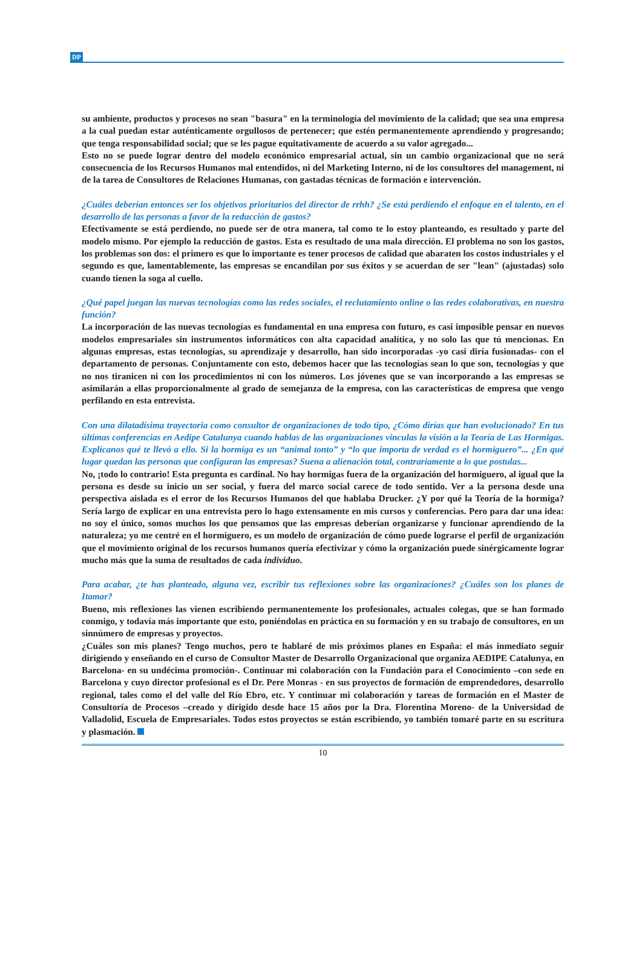DP
su ambiente, productos y procesos no sean "basura" en la terminología del movimiento de la calidad; que sea una empresa a la cual puedan estar auténticamente orgullosos de pertenecer; que estén permanentemente aprendiendo y progresando; que tenga responsabilidad social; que se les pague equitativamente de acuerdo a su valor agregado...
Esto no se puede lograr dentro del modelo económico empresarial actual, sin un cambio organizacional que no será consecuencia de los Recursos Humanos mal entendidos, ni del Marketing Interno, ni de los consultores del management, ni de la tarea de Consultores de Relaciones Humanas, con gastadas técnicas de formación e intervención.
¿Cuáles deberían entonces ser los objetivos prioritarios del director de rrhh? ¿Se está perdiendo el enfoque en el talento, en el desarrollo de las personas a favor de la reducción de gastos?
Efectivamente se está perdiendo, no puede ser de otra manera, tal como te lo estoy planteando, es resultado y parte del modelo mismo. Por ejemplo la reducción de gastos. Esta es resultado de una mala dirección. El problema no son los gastos, los problemas son dos: el primero es que lo importante es tener procesos de calidad que abaraten los costos industriales y el segundo es que, lamentablemente, las empresas se encandilan por sus éxitos y se acuerdan de ser "lean" (ajustadas) solo cuando tienen la soga al cuello.
¿Qué papel juegan las nuevas tecnologías como las redes sociales, el reclutamiento online o las redes colaborativas, en nuestra función?
La incorporación de las nuevas tecnologías es fundamental en una empresa con futuro, es casi imposible pensar en nuevos modelos empresariales sin instrumentos informáticos con alta capacidad analítica, y no solo las que tú mencionas. En algunas empresas, estas tecnologías, su aprendizaje y desarrollo, han sido incorporadas -yo casi diría fusionadas- con el departamento de personas. Conjuntamente con esto, debemos hacer que las tecnologías sean lo que son, tecnologías y que no nos tiranicen ni con los procedimientos ni con los números. Los jóvenes que se van incorporando a las empresas se asimilarán a ellas proporcionalmente al grado de semejanza de la empresa, con las características de empresa que vengo perfilando en esta entrevista.
Con una dilatadísima trayectoria como consultor de organizaciones de todo tipo, ¿Cómo dirías que han evolucionado? En tus últimas conferencias en Aedipe Catalunya cuando hablas de las organizaciones vinculas la visión a la Teoría de Las Hormigas. Explícanos qué te llevó a ello. Si la hormiga es un “animal tonto” y “lo que importa de verdad es el hormiguero”... ¿En qué lugar quedan las personas que configuran las empresas? Suena a alienación total, contrariamente a lo que postulas...
No, ¡todo lo contrario! Esta pregunta es cardinal. No hay hormigas fuera de la organización del hormiguero, al igual que la persona es desde su inicio un ser social, y fuera del marco social carece de todo sentido. Ver a la persona desde una perspectiva aislada es el error de los Recursos Humanos del que hablaba Drucker. ¿Y por qué la Teoría de la hormiga? Sería largo de explicar en una entrevista pero lo hago extensamente en mis cursos y conferencias. Pero para dar una idea: no soy el único, somos muchos los que pensamos que las empresas deberían organizarse y funcionar aprendiendo de la naturaleza; yo me centré en el hormiguero, es un modelo de organización de cómo puede lograrse el perfil de organización que el movimiento original de los recursos humanos quería efectivizar y cómo la organización puede sinérgicamente lograr mucho más que la suma de resultados de cada individuo.
Para acabar, ¿te has planteado, alguna vez, escribir tus reflexiones sobre las organizaciones? ¿Cuáles son los planes de Itamar?
Bueno, mis reflexiones las vienen escribiendo permanentemente los profesionales, actuales colegas, que se han formado conmigo, y todavía más importante que esto, poniéndolas en práctica en su formación y en su trabajo de consultores, en un sinnúmero de empresas y proyectos.
¿Cuáles son mis planes? Tengo muchos, pero te hablaré de mis próximos planes en España: el más inmediato seguir dirigiendo y enseñando en el curso de Consultor Master de Desarrollo Organizacional que organiza AEDIPE Catalunya, en Barcelona- en su undécima promoción-. Continuar mi colaboración con la Fundación para el Conocimiento –con sede en Barcelona y cuyo director profesional es el Dr. Pere Monras - en sus proyectos de formación de emprendedores, desarrollo regional, tales como el del valle del Río Ebro, etc. Y continuar mi colaboración y tareas de formación en el Master de Consultoría de Procesos –creado y dirigido desde hace 15 años por la Dra. Florentina Moreno- de la Universidad de Valladolid, Escuela de Empresariales. Todos estos proyectos se están escribiendo, yo también tomaré parte en su escritura y plasmación.
10